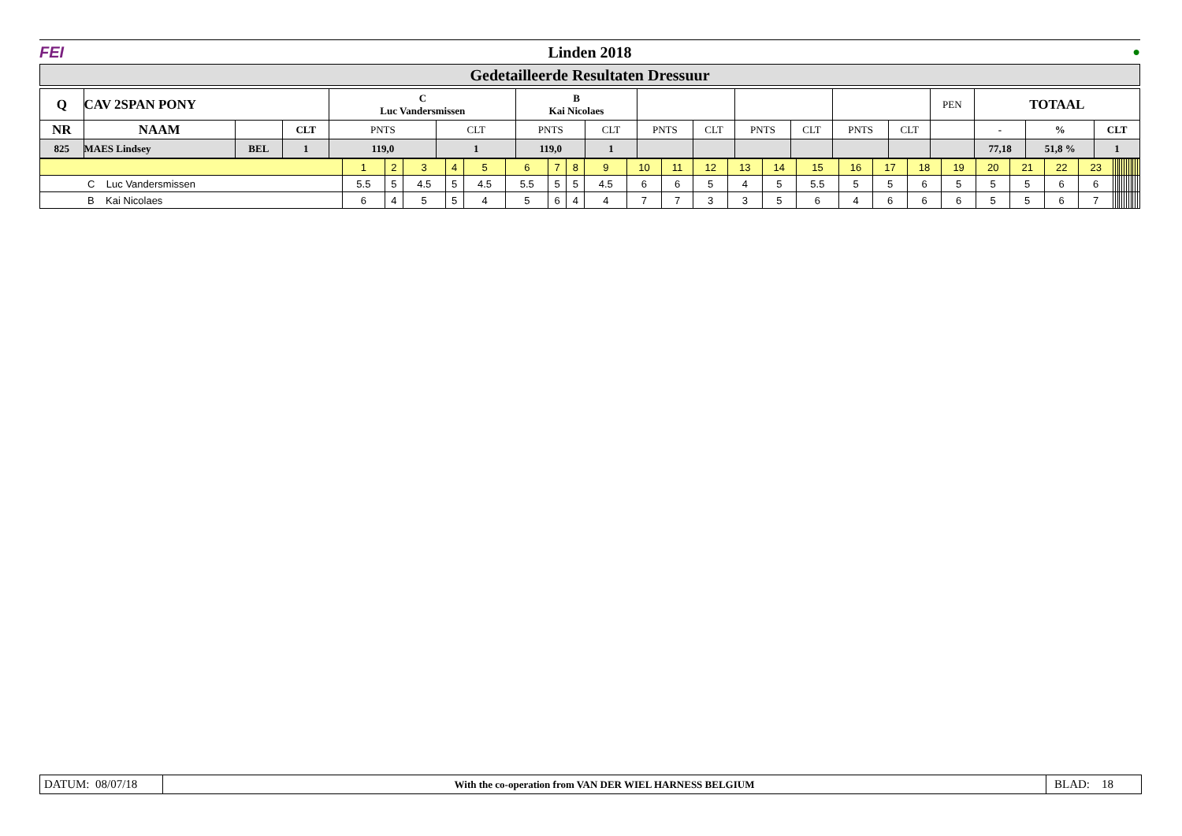FEI Linden 2018 ●
Gedetailleerde Resultaten Dressuur
| Q | CAV 2SPAN PONY | | | C Luc Vandersmissen | | B Kai Nicolaes | | | | | | | | PEN | TOTAAL | | |
| --- | --- | --- | --- | --- | --- | --- | --- | --- | --- | --- | --- | --- | --- | --- | --- | --- | --- |
| NR | NAAM | | CLT | PNTS | CLT | PNTS | CLT | PNTS | CLT | PNTS | CLT | PNTS | CLT | | - | % | CLT |
| 825 | MAES Lindsey | BEL | 1 | 119,0 | 1 | 119,0 | 1 | | | | | | | | 77,18 | 51,8 % | 1 |
| | 1 | 2 | 3 | 4 | 5 | 6 | 7 | 8 | 9 | 10 | 11 | 12 | 13 | 14 | 15 | 16 | 17 | 18 | 19 | 20 | 21 | 22 | 23 | | | | | | | | | | | | |
| C Luc Vandersmissen | 5.5 | 5 | 4.5 | 5 | 4.5 | 5.5 | 5 | 5 | 4.5 | 6 | 6 | 5 | 4 | 5 | 5.5 | 5 | 5 | 6 | 5 | 5 | 5 | 6 | 6 | | | | | | | | | | | | |
| B Kai Nicolaes | 6 | 4 | 5 | 5 | 4 | 5 | 6 | 4 | 4 | 7 | 7 | 3 | 3 | 5 | 6 | 4 | 6 | 6 | 6 | 5 | 5 | 6 | 7 | | | | | | | | | | | | |
DATUM: 08/07/18 With the co-operation from VAN DER WIEL HARNESS BELGIUM BLAD: 18